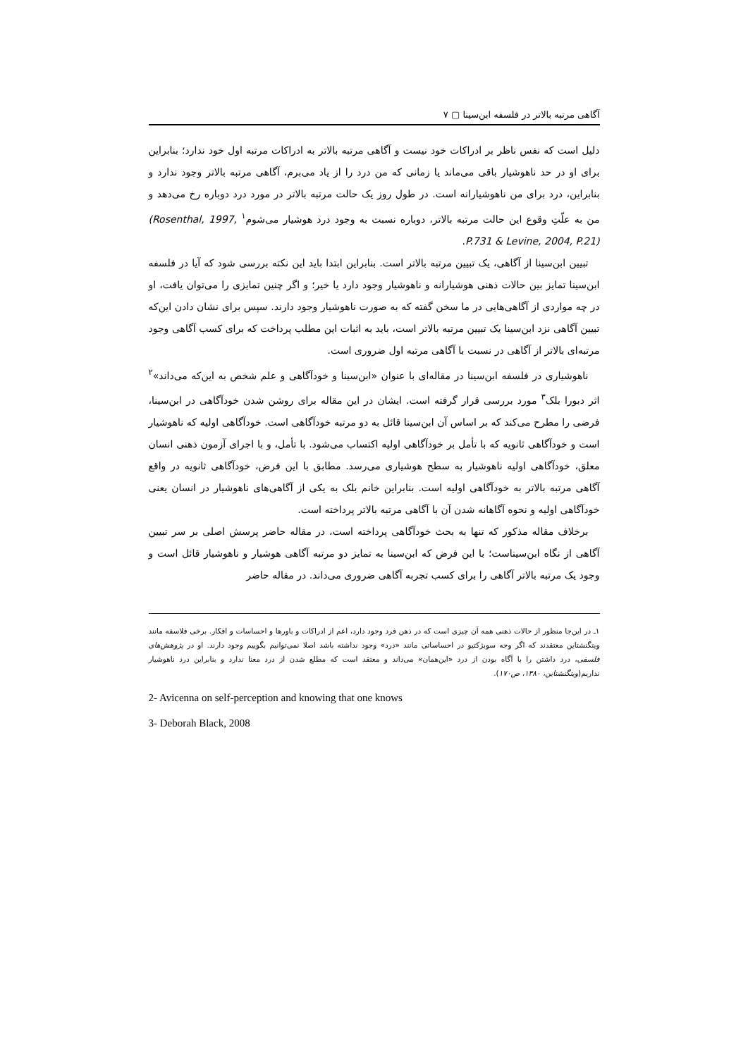آگاهی مرتبه بالاتر در فلسفه ابن‌سینا ▢ ۷
دلیل است که نفس ناظر بر ادراکات خود نیست و آگاهی مرتبه بالاتر به ادراکات مرتبه اول خود ندارد؛ بنابراین برای او در حد ناهوشیار باقی می‌ماند یا زمانی که من درد را از یاد می‌برم، آگاهی مرتبه بالاتر وجود ندارد و بنابراین، درد برای من ناهوشیارانه است. در طول روز یک حالت مرتبه بالاتر در مورد درد دوباره رخ می‌دهد و من به علّتِ وقوع این حالت مرتبه بالاتر، دوباره نسبت به وجود درد هوشیار می‌شوم<sup>۱</sup> (Rosenthal, 1997, P.731 & Levine, 2004, P.21).
تبیین ابن‌سینا از آگاهی، یک تبیین مرتبه بالاتر است. بنابراین ابتدا باید این نکته بررسی شود که آیا در فلسفه ابن‌سینا تمایز بین حالات ذهنی هوشیارانه و ناهوشیار وجود دارد یا خیر؛ و اگر چنین تمایزی را می‌توان یافت، او در چه مواردی از آگاهی‌هایی در ما سخن گفته که به صورت ناهوشیار وجود دارند. سپس برای نشان دادن این‌که تبیین آگاهی نزد ابن‌سینا یک تبیین مرتبه بالاتر است، باید به اثبات این مطلب پرداخت که برای کسب آگاهی وجود مرتبه‌ای بالاتر از آگاهی در نسبت با آگاهی مرتبه اول ضروری است.
ناهوشیاری در فلسفه ابن‌سینا در مقاله‌ای با عنوان «ابن‌سینا و خودآگاهی و علم شخص به این‌که می‌داند»<sup>۲</sup> اثر دبورا بلک<sup>۳</sup> مورد بررسی قرار گرفته است. ایشان در این مقاله برای روشن شدن خودآگاهی در ابن‌سینا، فرضی را مطرح می‌کند که بر اساس آن ابن‌سینا قائل به دو مرتبه خودآگاهی است. خودآگاهی اولیه که ناهوشیار است و خودآگاهی ثانویه که با تأمل بر خودآگاهی اولیه اکتساب می‌شود. با تأمل، و با اجرای آزمون ذهنی انسان معلق، خودآگاهی اولیه ناهوشیار به سطح هوشیاری می‌رسد. مطابق با این فرض، خودآگاهی ثانویه در واقع آگاهی مرتبه بالاتر به خودآگاهی اولیه است. بنابراین خانم بلک به یکی از آگاهی‌های ناهوشیار در انسان یعنی خودآگاهی اولیه و نحوه آگاهانه شدن آن با آگاهی مرتبه بالاتر پرداخته است.
برخلاف مقاله مذکور که تنها به بحث خودآگاهی پرداخته است، در مقاله حاضر پرسش اصلی بر سر تبیین آگاهی از نگاه ابن‌سیناست؛ با این فرض که ابن‌سینا به تمایز دو مرتبه آگاهی هوشیار و ناهوشیار قائل است و وجود یک مرتبه بالاتر آگاهی را برای کسب تجربه آگاهی ضروری می‌داند. در مقاله حاضر
۱ـ در این‌جا منظور از حالات ذهنی همه آن چیزی است که در ذهن فرد وجود دارد، اعم از ادراکات و باورها و احساسات و افکار. برخی فلاسفه مانند ویتگنشتاین معتقدند که اگر وجه سوبژکتیو در احساساتی مانند «درد» وجود نداشته باشد اصلا نمی‌توانیم بگوییم وجود دارند. او در پژوهش‌های فلسفی، درد داشتن را با آگاه بودن از درد «این‌همان» می‌داند و معتقد است که مطلع شدن از درد معنا ندارد و بنابراین درد ناهوشیار نداریم(ویتگنشتاین، ۱۳۸۰، ص۱۷۰).
2- Avicenna on self-perception and knowing that one knows
3- Deborah Black, 2008